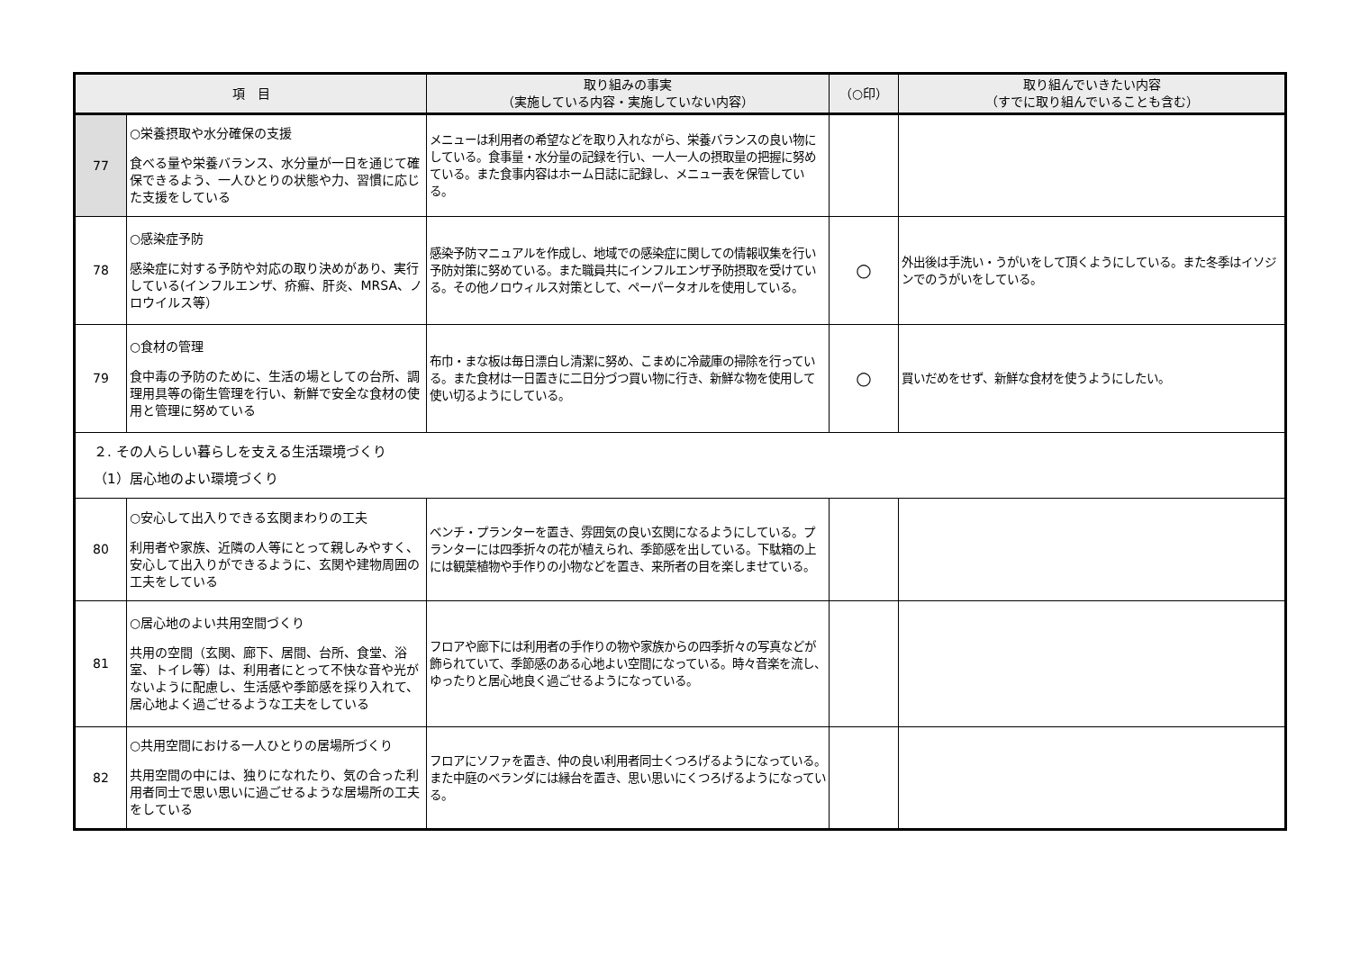| 項 目 | | 取り組みの事実 （実施している内容・実施していない内容） | （○印） | 取り組んでいきたい内容 （すでに取り組んでいることも含む） |
| --- | --- | --- | --- | --- |
| 77 | ○栄養摂取や水分確保の支援 食べる量や栄養バランス、水分量が一日を通じて確保できるよう、一人ひとりの状態や力、習慣に応じた支援をしている | メニューは利用者の希望などを取り入れながら、栄養バランスの良い物にしている。食事量・水分量の記録を行い、一人一人の摂取量の把握に努めている。また食事内容はホーム日誌に記録し、メニュー表を保管している。 | | |
| 78 | ○感染症予防 感染症に対する予防や対応の取り決めがあり、実行している(インフルエンザ、疥癬、肝炎、MRSA、ノロウイルス等） | 感染予防マニュアルを作成し、地域での感染症に関しての情報収集を行い予防対策に努めている。また職員共にインフルエンザ予防摂取を受けている。その他ノロウィルス対策として、ペーパータオルを使用している。 | ○ | 外出後は手洗い・うがいをして頂くようにしている。また冬季はイソジンでのうがいをしている。 |
| 79 | ○食材の管理 食中毒の予防のために、生活の場としての台所、調理用具等の衛生管理を行い、新鮮で安全な食材の使用と管理に努めている | 布巾・まな板は毎日漂白し清潔に努め、こまめに冷蔵庫の掃除を行っている。また食材は一日置きに二日分づつ買い物に行き、新鮮な物を使用して使い切るようにしている。 | ○ | 買いだめをせず、新鮮な食材を使うようにしたい。 |
| ２. その人らしい暮らしを支える生活環境づくり （1）居心地のよい環境づくり | | | | |
| 80 | ○安心して出入りできる玄関まわりの工夫 利用者や家族、近隣の人等にとって親しみやすく、安心して出入りができるように、玄関や建物周囲の工夫をしている | ベンチ・プランターを置き、雰囲気の良い玄関になるようにしている。プランターには四季折々の花が植えられ、季節感を出している。下駄箱の上には観葉植物や手作りの小物などを置き、来所者の目を楽しませている。 | | |
| 81 | ○居心地のよい共用空間づくり 共用の空間（玄関、廊下、居間、台所、食堂、浴室、トイレ等）は、利用者にとって不快な音や光がないように配慮し、生活感や季節感を採り入れて、居心地よく過ごせるような工夫をしている | フロアや廊下には利用者の手作りの物や家族からの四季折々の写真などが飾られていて、季節感のある心地よい空間になっている。時々音楽を流し、ゆったりと居心地良く過ごせるようになっている。 | | |
| 82 | ○共用空間における一人ひとりの居場所づくり 共用空間の中には、独りになれたり、気の合った利用者同士で思い思いに過ごせるような居場所の工夫をしている | フロアにソファを置き、仲の良い利用者同士くつろげるようになっている。また中庭のベランダには縁台を置き、思い思いにくつろげるようになっている。 | | |